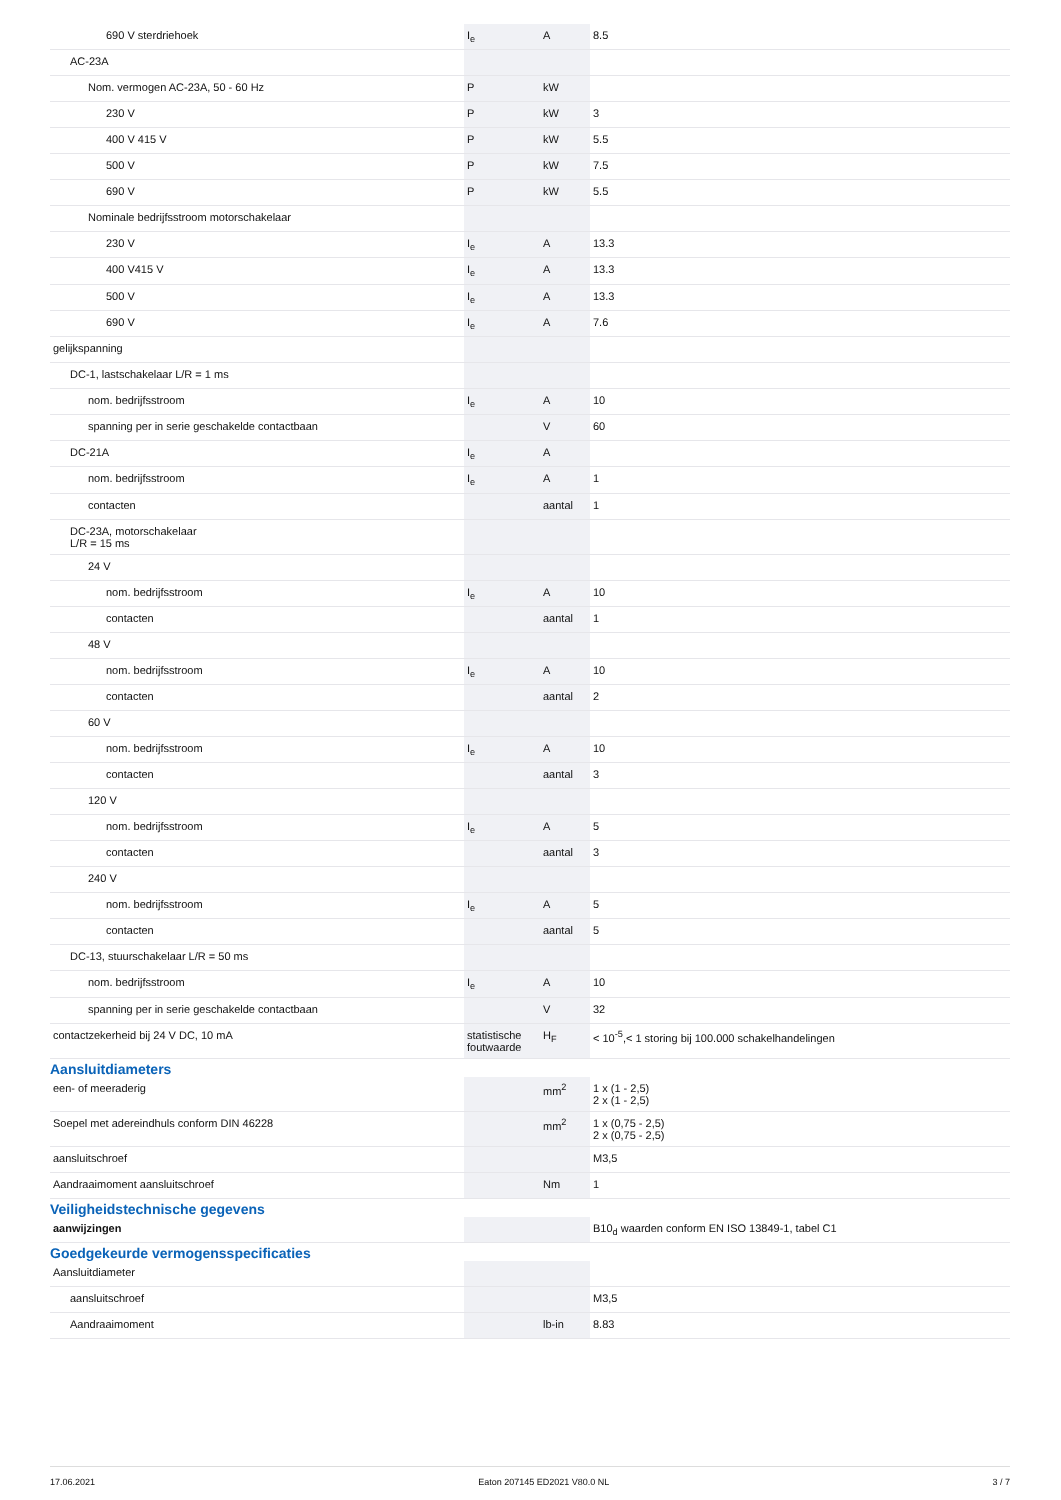| 690 V sterdriehoek | I<sub>e</sub> | A | 8.5 |
| AC-23A | | | |
| Nom. vermogen AC-23A, 50 - 60 Hz | P | kW | |
| 230 V | P | kW | 3 |
| 400 V 415 V | P | kW | 5.5 |
| 500 V | P | kW | 7.5 |
| 690 V | P | kW | 5.5 |
| Nominale bedrijfsstroom motorschakelaar | | | |
| 230 V | I<sub>e</sub> | A | 13.3 |
| 400 V415 V | I<sub>e</sub> | A | 13.3 |
| 500 V | I<sub>e</sub> | A | 13.3 |
| 690 V | I<sub>e</sub> | A | 7.6 |
| gelijkspanning | | | |
| DC-1, lastschakelaar L/R = 1 ms | | | |
| nom. bedrijfsstroom | I<sub>e</sub> | A | 10 |
| spanning per in serie geschakelde contactbaan | | V | 60 |
| DC-21A | I<sub>e</sub> | A | |
| nom. bedrijfsstroom | I<sub>e</sub> | A | 1 |
| contacten | | aantal | 1 |
| DC-23A, motorschakelaar L/R = 15 ms | | | |
| 24 V | | | |
| nom. bedrijfsstroom | I<sub>e</sub> | A | 10 |
| contacten | | aantal | 1 |
| 48 V | | | |
| nom. bedrijfsstroom | I<sub>e</sub> | A | 10 |
| contacten | | aantal | 2 |
| 60 V | | | |
| nom. bedrijfsstroom | I<sub>e</sub> | A | 10 |
| contacten | | aantal | 3 |
| 120 V | | | |
| nom. bedrijfsstroom | I<sub>e</sub> | A | 5 |
| contacten | | aantal | 3 |
| 240 V | | | |
| nom. bedrijfsstroom | I<sub>e</sub> | A | 5 |
| contacten | | aantal | 5 |
| DC-13, stuurschakelaar L/R = 50 ms | | | |
| nom. bedrijfsstroom | I<sub>e</sub> | A | 10 |
| spanning per in serie geschakelde contactbaan | | V | 32 |
| contactzekerheid bij 24 V DC, 10 mA | statistische foutwaarde | H<sub>F</sub> | < 10<sup>-5</sup>,< 1 storing bij 100.000 schakelhandelingen |
Aansluitdiameters
| een- of meeraderig | | mm<sup>2</sup> | 1 x (1 - 2,5) 2 x (1 - 2,5) |
| Soepel met adereindhuls conform DIN 46228 | | mm<sup>2</sup> | 1 x (0,75 - 2,5) 2 x (0,75 - 2,5) |
| aansluitschroef | | | M3,5 |
| Aandraaimoment aansluitschroef | | Nm | 1 |
Veiligheidstechnische gegevens
| aanwijzingen | | | B10<sub>d</sub> waarden conform EN ISO 13849-1, tabel C1 |
Goedgekeurde vermogensspecificaties
| Aansluitdiameter | | | |
| aansluitschroef | | | M3,5 |
| Aandraaimoment | | lb-in | 8.83 |
17.06.2021 Eaton 207145 ED2021 V80.0 NL 3 / 7